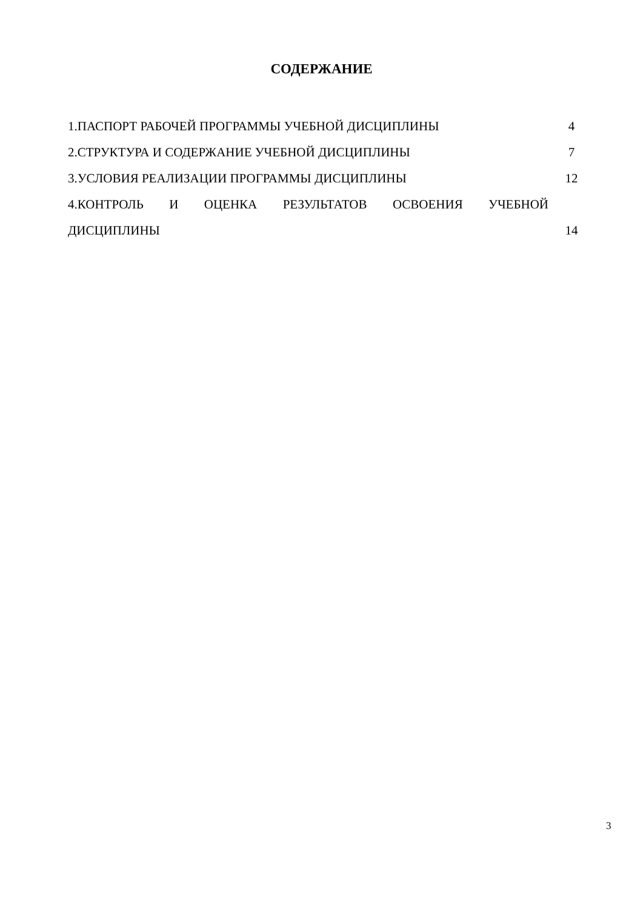СОДЕРЖАНИЕ
1.ПАСПОРТ РАБОЧЕЙ ПРОГРАММЫ УЧЕБНОЙ ДИСЦИПЛИНЫ 4
2.СТРУКТУРА И СОДЕРЖАНИЕ УЧЕБНОЙ ДИСЦИПЛИНЫ 7
3.УСЛОВИЯ РЕАЛИЗАЦИИ ПРОГРАММЫ ДИСЦИПЛИНЫ 12
4.КОНТРОЛЬ И ОЦЕНКА РЕЗУЛЬТАТОВ ОСВОЕНИЯ УЧЕБНОЙ
ДИСЦИПЛИНЫ 14
3